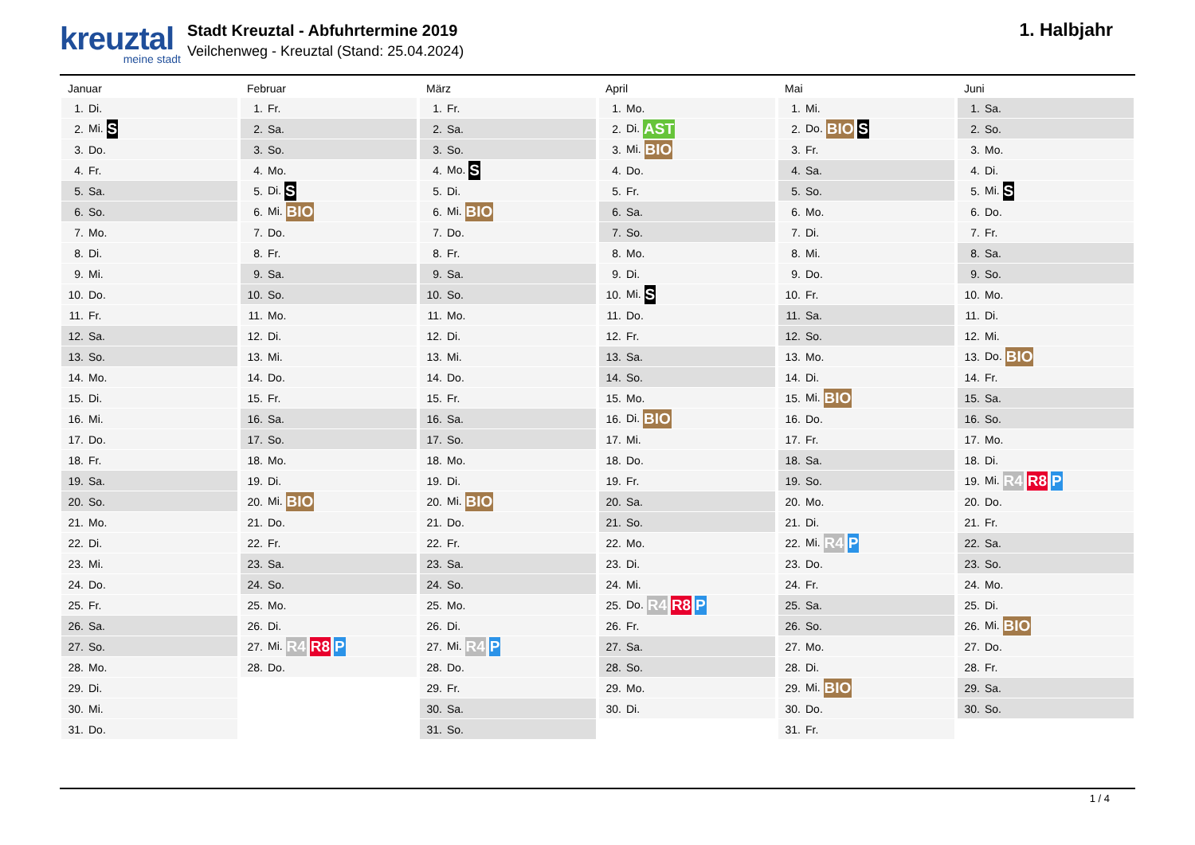kreuztal
meine stadt
Stadt Kreuztal - Abfuhrtermine 2019
Veilchenweg - Kreuztal (Stand: 25.04.2024)
1. Halbjahr
Januar
| 1. | Di. |
| 2. | Mi. S |
| 3. | Do. |
| 4. | Fr. |
| 5. | Sa. |
| 6. | So. |
| 7. | Mo. |
| 8. | Di. |
| 9. | Mi. |
| 10. | Do. |
| 11. | Fr. |
| 12. | Sa. |
| 13. | So. |
| 14. | Mo. |
| 15. | Di. |
| 16. | Mi. |
| 17. | Do. |
| 18. | Fr. |
| 19. | Sa. |
| 20. | So. |
| 21. | Mo. |
| 22. | Di. |
| 23. | Mi. |
| 24. | Do. |
| 25. | Fr. |
| 26. | Sa. |
| 27. | So. |
| 28. | Mo. |
| 29. | Di. |
| 30. | Mi. |
| 31. | Do. |
Februar
| 1. | Fr. |
| 2. | Sa. |
| 3. | So. |
| 4. | Mo. |
| 5. | Di. S |
| 6. | Mi. BIO |
| 7. | Do. |
| 8. | Fr. |
| 9. | Sa. |
| 10. | So. |
| 11. | Mo. |
| 12. | Di. |
| 13. | Mi. |
| 14. | Do. |
| 15. | Fr. |
| 16. | Sa. |
| 17. | So. |
| 18. | Mo. |
| 19. | Di. |
| 20. | Mi. BIO |
| 21. | Do. |
| 22. | Fr. |
| 23. | Sa. |
| 24. | So. |
| 25. | Mo. |
| 26. | Di. |
| 27. | Mi. R4 R8 P |
| 28. | Do. |
März
| 1. | Fr. |
| 2. | Sa. |
| 3. | So. |
| 4. | Mo. S |
| 5. | Di. |
| 6. | Mi. BIO |
| 7. | Do. |
| 8. | Fr. |
| 9. | Sa. |
| 10. | So. |
| 11. | Mo. |
| 12. | Di. |
| 13. | Mi. |
| 14. | Do. |
| 15. | Fr. |
| 16. | Sa. |
| 17. | So. |
| 18. | Mo. |
| 19. | Di. |
| 20. | Mi. BIO |
| 21. | Do. |
| 22. | Fr. |
| 23. | Sa. |
| 24. | So. |
| 25. | Mo. |
| 26. | Di. |
| 27. | Mi. R4 P |
| 28. | Do. |
| 29. | Fr. |
| 30. | Sa. |
| 31. | So. |
April
| 1. | Mo. |
| 2. | Di. AST |
| 3. | Mi. BIO |
| 4. | Do. |
| 5. | Fr. |
| 6. | Sa. |
| 7. | So. |
| 8. | Mo. |
| 9. | Di. |
| 10. | Mi. S |
| 11. | Do. |
| 12. | Fr. |
| 13. | Sa. |
| 14. | So. |
| 15. | Mo. |
| 16. | Di. BIO |
| 17. | Mi. |
| 18. | Do. |
| 19. | Fr. |
| 20. | Sa. |
| 21. | So. |
| 22. | Mo. |
| 23. | Di. |
| 24. | Mi. |
| 25. | Do. R4 R8 P |
| 26. | Fr. |
| 27. | Sa. |
| 28. | So. |
| 29. | Mo. |
| 30. | Di. |
Mai
| 1. | Mi. |
| 2. | Do. BIO S |
| 3. | Fr. |
| 4. | Sa. |
| 5. | So. |
| 6. | Mo. |
| 7. | Di. |
| 8. | Mi. |
| 9. | Do. |
| 10. | Fr. |
| 11. | Sa. |
| 12. | So. |
| 13. | Mo. |
| 14. | Di. |
| 15. | Mi. BIO |
| 16. | Do. |
| 17. | Fr. |
| 18. | Sa. |
| 19. | So. |
| 20. | Mo. |
| 21. | Di. |
| 22. | Mi. R4 P |
| 23. | Do. |
| 24. | Fr. |
| 25. | Sa. |
| 26. | So. |
| 27. | Mo. |
| 28. | Di. |
| 29. | Mi. BIO |
| 30. | Do. |
| 31. | Fr. |
Juni
| 1. | Sa. |
| 2. | So. |
| 3. | Mo. |
| 4. | Di. |
| 5. | Mi. S |
| 6. | Do. |
| 7. | Fr. |
| 8. | Sa. |
| 9. | So. |
| 10. | Mo. |
| 11. | Di. |
| 12. | Mi. |
| 13. | Do. BIO |
| 14. | Fr. |
| 15. | Sa. |
| 16. | So. |
| 17. | Mo. |
| 18. | Di. |
| 19. | Mi. R4 R8 P |
| 20. | Do. |
| 21. | Fr. |
| 22. | Sa. |
| 23. | So. |
| 24. | Mo. |
| 25. | Di. |
| 26. | Mi. BIO |
| 27. | Do. |
| 28. | Fr. |
| 29. | Sa. |
| 30. | So. |
1 / 4